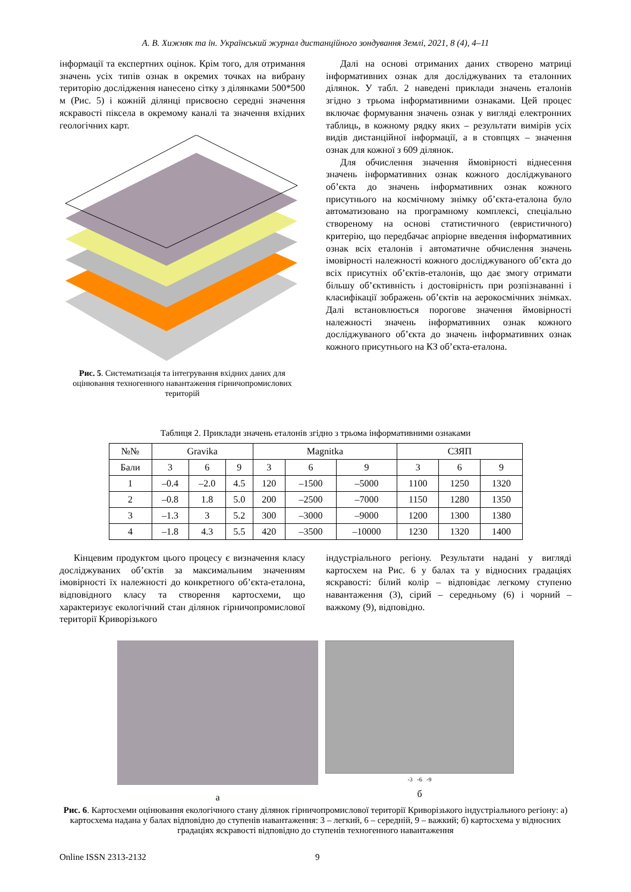А. В. Хижняк та ін. Український журнал дистанційного зондування Землі, 2021, 8 (4), 4–11
інформації та експертних оцінок. Крім того, для отримання значень усіх типів ознак в окремих точках на вибрану територію дослідження нанесено сітку з ділянками 500*500 м (Рис. 5) і кожній ділянці присвоєно середні значення яскравості піксела в окремому каналі та значення вхідних геологічних карт.
Рис. 5. Систематизація та інтегрування вхідних даних для оцінювання техногенного навантаження гірничопромислових територій
Далі на основі отриманих даних створено матриці інформативних ознак для досліджуваних та еталонних ділянок. У табл. 2 наведені приклади значень еталонів згідно з трьома інформативними ознаками. Цей процес включає формування значень ознак у вигляді електронних таблиць, в кожному рядку яких – результати вимірів усіх видів дистанційної інформації, а в стовпцях – значення ознак для кожної з 609 ділянок.
Для обчислення значення ймовірності віднесення значень інформативних ознак кожного досліджуваного об’єкта до значень інформативних ознак кожного присутнього на космічному знімку об’єкта-еталона було автоматизовано на програмному комплексі, спеціально створеному на основі статистичного (евристичного) критерію, що передбачає апріорне введення інформативних ознак всіх еталонів і автоматичне обчислення значень імовірності належності кожного досліджуваного об’єкта до всіх присутніх об’єктів-еталонів, що дає змогу отримати більшу об’єктивність і достовірність при розпізнаванні і класифікації зображень об’єктів на аерокосмічних знімках. Далі встановлюється порогове значення ймовірності належності значень інформативних ознак кожного досліджуваного об’єкта до значень інформативних ознак кожного присутнього на КЗ об’єкта-еталона.
Таблиця 2. Приклади значень еталонів згідно з трьома інформативними ознаками
| №№ | Gravika | | | Magnitka | | | СЗЯП | | |
| --- | --- | --- | --- | --- | --- | --- | --- | --- | --- |
| Бали | 3 | 6 | 9 | 3 | 6 | 9 | 3 | 6 | 9 |
| 1 | –0.4 | –2.0 | 4.5 | 120 | –1500 | –5000 | 1100 | 1250 | 1320 |
| 2 | –0.8 | 1.8 | 5.0 | 200 | –2500 | –7000 | 1150 | 1280 | 1350 |
| 3 | –1.3 | 3 | 5.2 | 300 | –3000 | –9000 | 1200 | 1300 | 1380 |
| 4 | –1.8 | 4.3 | 5.5 | 420 | –3500 | –10000 | 1230 | 1320 | 1400 |
Кінцевим продуктом цього процесу є визначення класу досліджуваних об’єктів за максимальним значенням імовірності їх належності до конкретного об’єкта-еталона, відповідного класу та створення картосхеми, що характеризує екологічний стан ділянок гірничопромислової території Криворізького
індустріального регіону. Результати надані у вигляді картосхем на Рис. 6 у балах та у відносних градаціях яскравості: білий колір – відповідає легкому ступеню навантаження (3), сірий – середньому (6) і чорний – важкому (9), відповідно.
а
-3 -6 -9
б
Рис. 6. Картосхеми оцінювання екологічного стану ділянок гірничопромислової території Криворізького індустріального регіону: а) картосхема надана у балах відповідно до ступенів навантаження: 3 – легкий, 6 – середній, 9 – важкий; б) картосхема у відносних градаціях яскравості відповідно до ступенів техногенного навантаження
Online ISSN 2313-2132 9